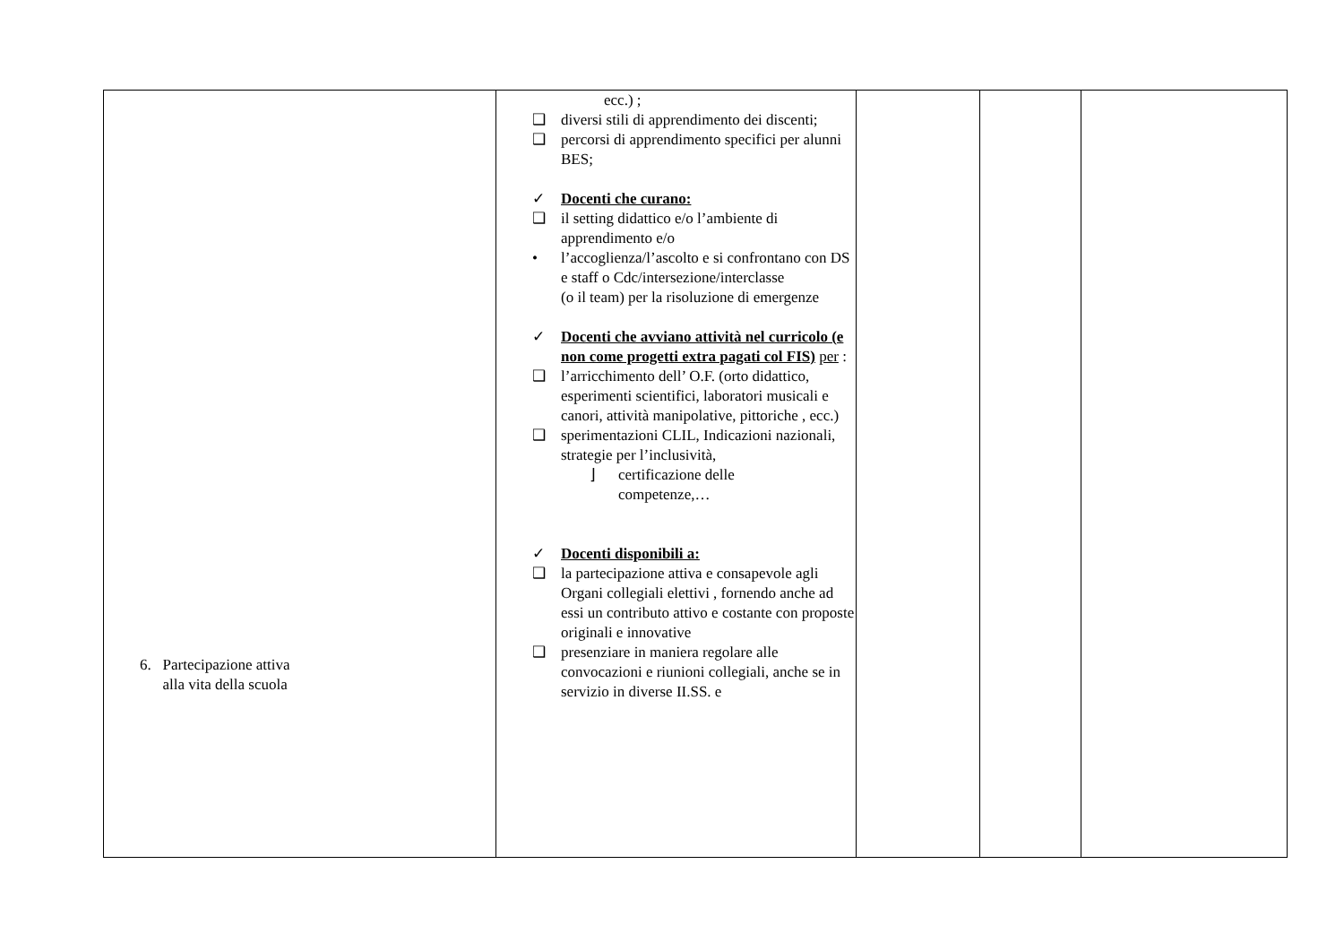| 6. Partecipazione attiva alla vita della scuola | ecc.) ; ❑ diversi stili di apprendimento dei discenti; ❑ percorsi di apprendimento specifici per alunni BES; ✓ Docenti che curano: ❑ il setting didattico e/o l’ambiente di apprendimento e/o • l’accoglienza/l’ascolto e si confrontano con DS e staff o Cdc/intersezione/interclasse (o il team) per la risoluzione di emergenze ✓ Docenti che avviano attività nel curricolo (e non come progetti extra pagati col FIS) per : ❑ l’arricchimento dell’ O.F. (orto didattico, esperimenti scientifici, laboratori musicali e canori, attività manipolative, pittoriche , ecc.) ❑ sperimentazioni CLIL, Indicazioni nazionali, strategie per l’inclusività, ⌋ certificazione delle competenze,… ✓ Docenti disponibili a: ❑ la partecipazione attiva e consapevole agli Organi collegiali elettivi , fornendo anche ad essi un contributo attivo e costante con proposte originali e innovative ❑ presenziare in maniera regolare alle convocazioni e riunioni collegiali, anche se in servizio in diverse II.SS. e | | | |